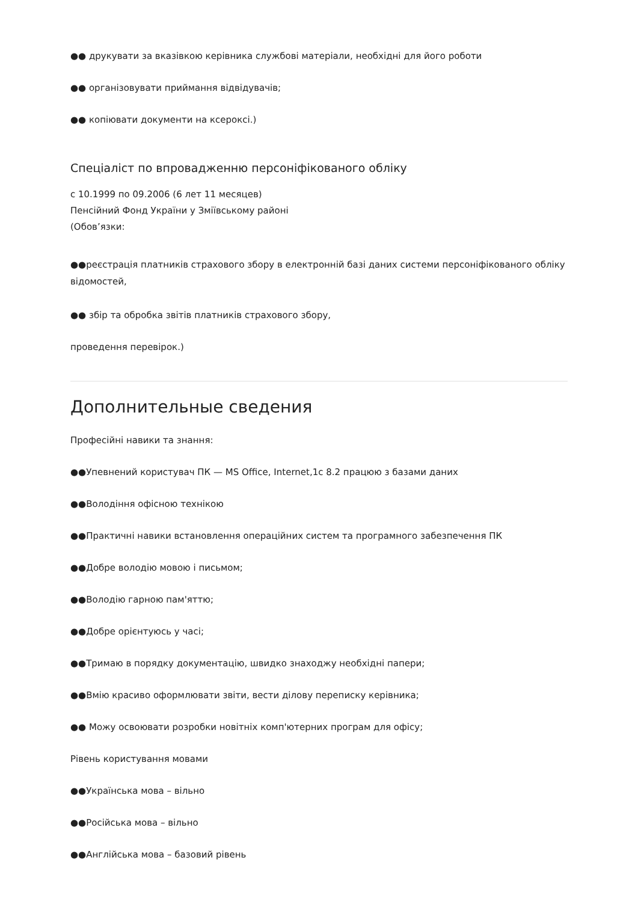●● друкувати за вказівкою керівника службові матеріали, необхідні для його роботи
●● організовувати приймання відвідувачів;
●● копіювати документи на ксероксі.)
Спеціаліст по впровадженню персоніфікованого обліку
с 10.1999 по 09.2006 (6 лет 11 месяцев)
Пенсійний Фонд України у Зміївському районі
(Обов’язки:
●●реєстрація платників страхового збору в електронній базі даних системи персоніфікованого обліку відомостей,
●● збір та обробка звітів платників страхового збору,
проведення перевірок.)
Дополнительные сведения
Професійні навики та знання:
●●Упевнений користувач ПК — MS Office, Internet,1с 8.2 працюю з базами даних
●●Володіння офісною технікою
●●Практичні навики встановлення операційних систем та програмного забезпечення ПК
●●Добре володію мовою і письмом;
●●Володію гарною пам'яттю;
●●Добре орієнтуюсь у часі;
●●Тримаю в порядку документацію, швидко знаходжу необхідні папери;
●●Вмію красиво оформлювати звіти, вести ділову переписку керівника;
●● Можу освоювати розробки новітніх комп'ютерних програм для офісу;
Рівень користування мовами
●●Українська мова – вільно
●●Російська мова – вільно
●●Англійська мова – базовий рівень